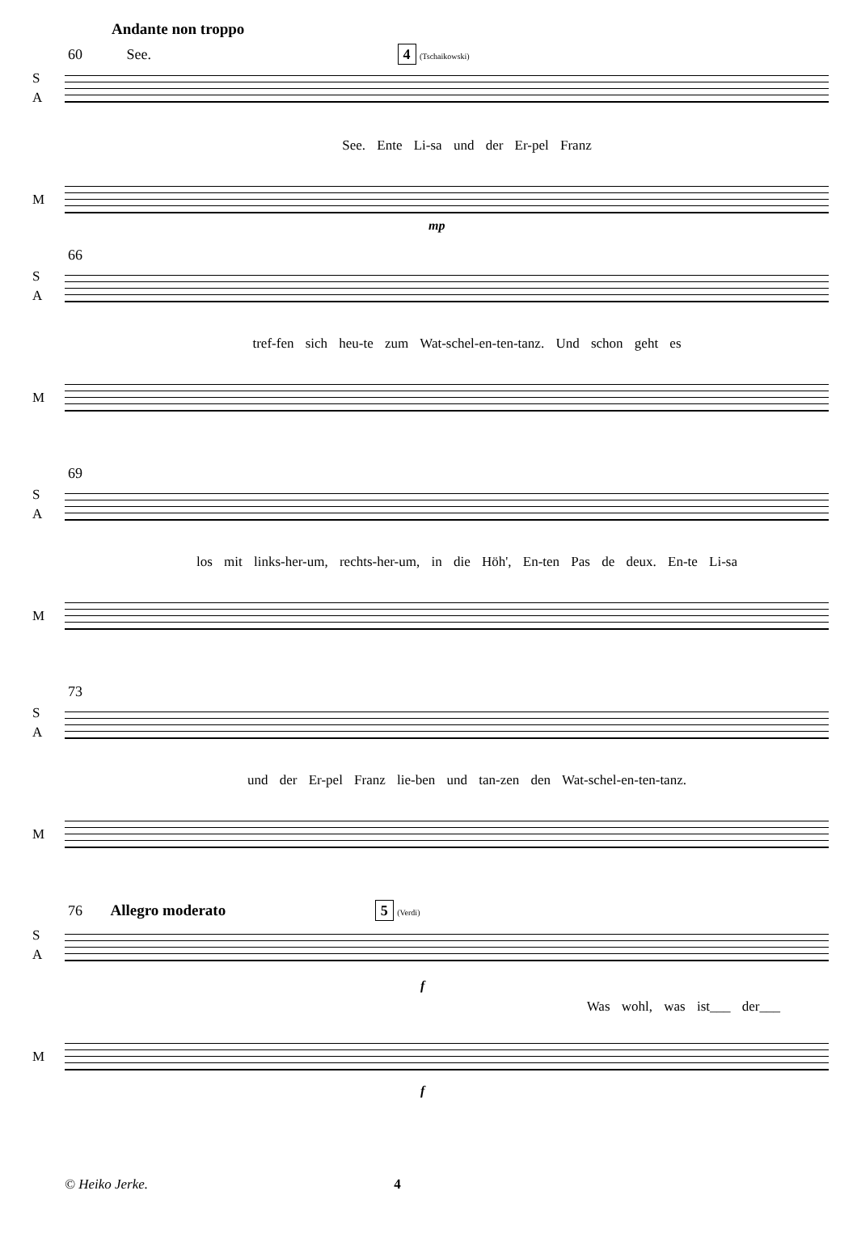Andante non troppo
60 See. 4 (Tschaikowski)
S
A
See. Ente Li-sa und der Er-pel Franz
M
mp
66
S
A
tref-fen sich heu-te zum Wat-schel-en-ten-tanz. Und schon geht es
M
69
S
A
los mit links-her-um, rechts-her-um, in die Höh', En-ten Pas de deux. En-te Li-sa
M
73
S
A
und der Er-pel Franz lie-ben und tan-zen den Wat-schel-en-ten-tanz.
M
76 Allegro moderato 5 (Verdi)
S
A
f
Was wohl, was ist___ der___
M
f
© Heiko Jerke. 4